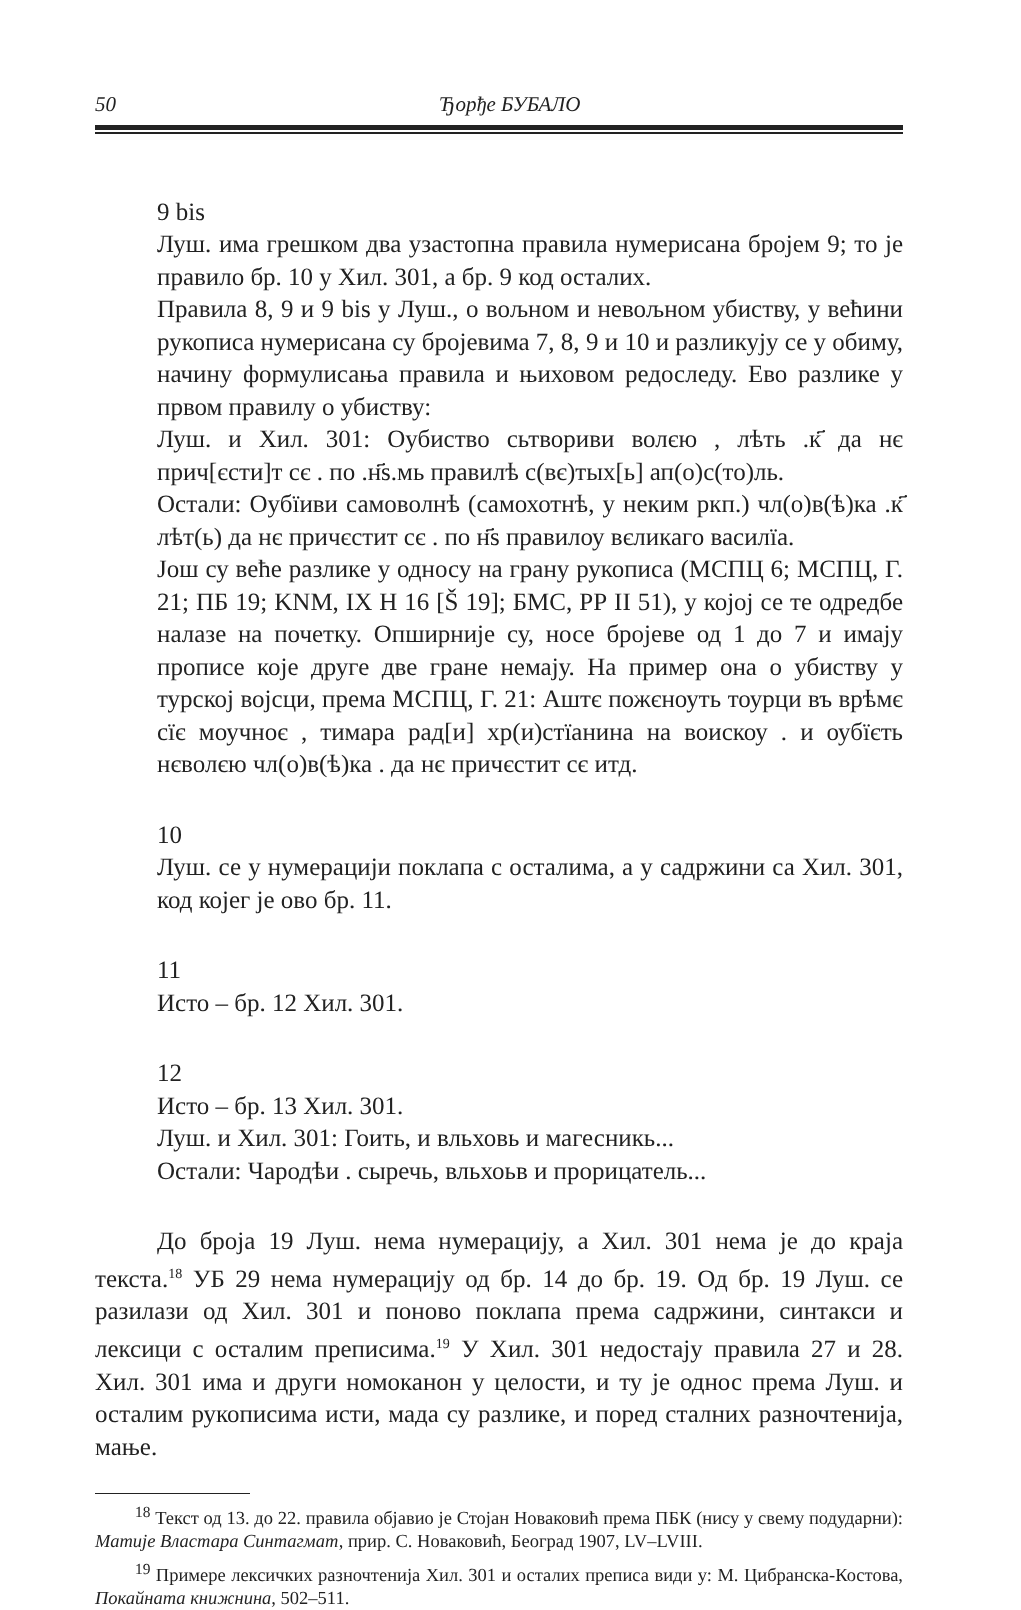50 Ђорђе БУБАЛО
9 bis
Луш. има грешком два узастопна правила нумерисана бројем 9; то је правило бр. 10 у Хил. 301, а бр. 9 код осталих.
Правила 8, 9 и 9 bis у Луш., о вољном и невољном убиству, у већини рукописа нумерисана су бројевима 7, 8, 9 и 10 и разликују се у обиму, начину формулисања правила и њиховом редоследу. Ево разлике у првом правилу о убиству:
Луш. и Хил. 301: Оубиство сьтвориви волєю , лѣть .к҃ да нє прич[єсти]т сє . по .н҃s.мь правилѣ с(вє)тых[ь] ап(о)с(то)ль.
Остали: Оубїиви самоволнѣ (самохотнѣ, у неким ркп.) чл(о)в(ѣ)ка .к҃ лѣт(ь) да нє причєстит сє . по н҃s правилоу вєликаго василїа.
Још су веће разлике у односу на грану рукописа (МСПЦ 6; МСПЦ, Г. 21; ПБ 19; KNM, IX H 16 [Š 19]; БМС, РР II 51), у којој се те одредбе налазе на почетку. Опширније су, носе бројеве од 1 до 7 и имају прописе које друге две гране немају. На пример она о убиству у турској војсци, према МСПЦ, Г. 21: Аштє пожєноуть тоурци въ врѣмє сїє моучноє , тимара рад[и] хр(и)стїанина на воискоу . и оубїєть нєволєю чл(о)в(ѣ)ка . да нє причєстит сє итд.
10
Луш. се у нумерацији поклапа с осталима, а у садржини са Хил. 301, код којег је ово бр. 11.
11
Исто – бр. 12 Хил. 301.
12
Исто – бр. 13 Хил. 301.
Луш. и Хил. 301: Гоить, и вльховь и магесникь...
Остали: Чародѣи . сыречь, вльхоьв и прорицатель...
До броја 19 Луш. нема нумерацију, а Хил. 301 нема је до краја текста.<sup>18</sup> УБ 29 нема нумерацију од бр. 14 до бр. 19. Од бр. 19 Луш. се разилази од Хил. 301 и поново поклапа према садржини, синтакси и лексици с осталим преписима.<sup>19</sup> У Хил. 301 недостају правила 27 и 28. Хил. 301 има и други номоканон у целости, и ту је однос према Луш. и осталим рукописима исти, мада су разлике, и поред сталних разночтенија, мање.
<sup>18</sup> Текст од 13. до 22. правила објавио је Стојан Новаковић према ПБК (нису у свему подударни): Матије Властара Синтагмат, прир. С. Новаковић, Београд 1907, LV–LVIII.
<sup>19</sup> Примере лексичких разночтенија Хил. 301 и осталих преписа види у: М. Цибранска-Костова, Покайната книжнина, 502–511.